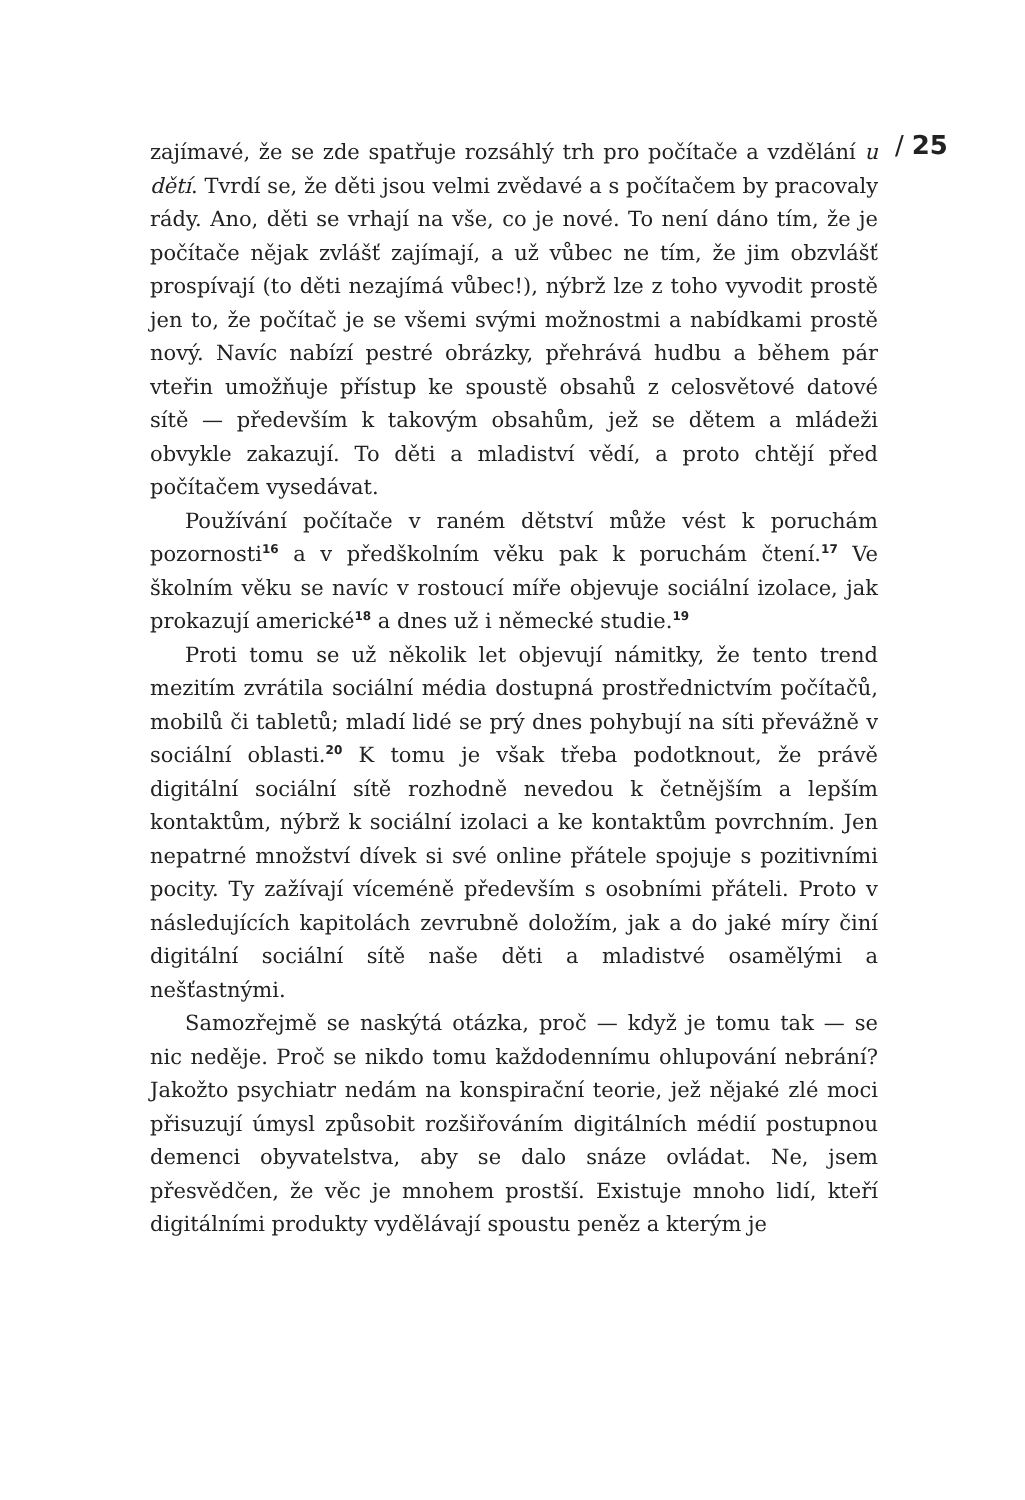/ 25
zajímavé, že se zde spatřuje rozsáhlý trh pro počítače a vzdělání u dětí. Tvrdí se, že děti jsou velmi zvědavé a s počítačem by pracovaly rády. Ano, děti se vrhají na vše, co je nové. To není dáno tím, že je počítače nějak zvlášť zajímají, a už vůbec ne tím, že jim obzvlášť prospívají (to děti nezajímá vůbec!), nýbrž lze z toho vyvodit prostě jen to, že počítač je se všemi svými možnostmi a nabídkami prostě nový. Navíc nabízí pestré obrázky, přehrává hudbu a během pár vteřin umožňuje přístup ke spoustě obsahů z celosvětové datové sítě — především k takovým obsahům, jež se dětem a mládeži obvykle zakazují. To děti a mladiství vědí, a proto chtějí před počítačem vysedávat.
Používání počítače v raném dětství může vést k poruchám pozornosti<sup>16</sup> a v předškolním věku pak k poruchám čtení.<sup>17</sup> Ve školním věku se navíc v rostoucí míře objevuje sociální izolace, jak prokazují americké<sup>18</sup> a dnes už i německé studie.<sup>19</sup>
Proti tomu se už několik let objevují námitky, že tento trend mezitím zvrátila sociální média dostupná prostřednictvím počítačů, mobilů či tabletů; mladí lidé se prý dnes pohybují na síti převážně v sociální oblasti.<sup>20</sup> K tomu je však třeba podotknout, že právě digitální sociální sítě rozhodně nevedou k četnějším a lepším kontaktům, nýbrž k sociální izolaci a ke kontaktům povrchním. Jen nepatrné množství dívek si své online přátele spojuje s pozitivními pocity. Ty zažívají víceméně především s osobními přáteli. Proto v následujících kapitolách zevrubně doložím, jak a do jaké míry činí digitální sociální sítě naše děti a mladistvé osamělými a nešťastnými.
Samozřejmě se naskýtá otázka, proč — když je tomu tak — se nic neděje. Proč se nikdo tomu každodennímu ohlupování nebrání? Jakožto psychiatr nedám na konspirační teorie, jež nějaké zlé moci přisuzují úmysl způsobit rozšiřováním digitálních médií postupnou demenci obyvatelstva, aby se dalo snáze ovládat. Ne, jsem přesvědčen, že věc je mnohem prostší. Existuje mnoho lidí, kteří digitálními produkty vydělávají spoustu peněz a kterým je